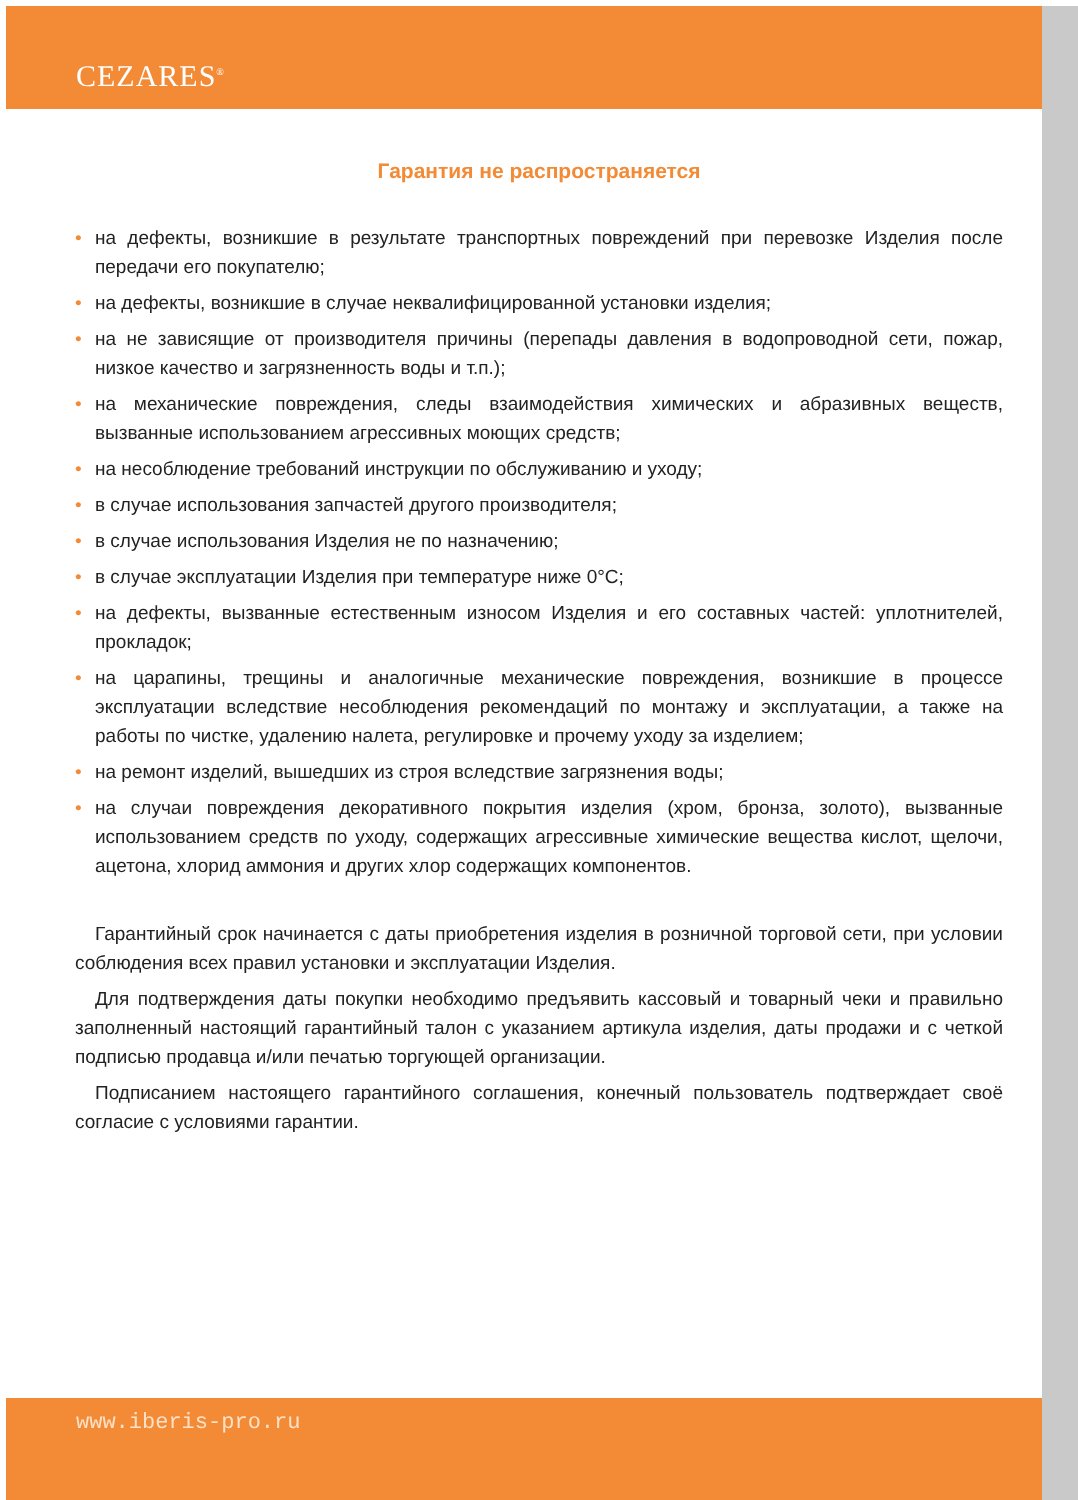CEZARES<sup>®</sup>
Гарантия не распространяется
• на дефекты, возникшие в результате транспортных повреждений при перевозке Изделия после передачи его покупателю;
• на дефекты, возникшие в случае неквалифицированной установки изделия;
• на не зависящие от производителя причины (перепады давления в водопроводной сети, пожар, низкое качество и загрязненность воды и т.п.);
• на механические повреждения, следы взаимодействия химических и абразивных веществ, вызванные использованием агрессивных моющих средств;
• на несоблюдение требований инструкции по обслуживанию и уходу;
• в случае использования запчастей другого производителя;
• в случае использования Изделия не по назначению;
• в случае эксплуатации Изделия при температуре ниже 0°С;
• на дефекты, вызванные естественным износом Изделия и его составных частей: уплотнителей, прокладок;
• на царапины, трещины и аналогичные механические повреждения, возникшие в процессе эксплуатации вследствие несоблюдения рекомендаций по монтажу и эксплуатации, а также на работы по чистке, удалению налета, регулировке и прочему уходу за изделием;
• на ремонт изделий, вышедших из строя вследствие загрязнения воды;
• на случаи повреждения декоративного покрытия изделия (хром, бронза, золото), вызванные использованием средств по уходу, содержащих агрессивные химические вещества кислот, щелочи, ацетона, хлорид аммония и других хлор содержащих компонентов.
Гарантийный срок начинается с даты приобретения изделия в розничной торговой сети, при условии соблюдения всех правил установки и эксплуатации Изделия.
Для подтверждения даты покупки необходимо предъявить кассовый и товарный чеки и правильно заполненный настоящий гарантийный талон с указанием артикула изделия, даты продажи и с четкой подписью продавца и/или печатью торгующей организации.
Подписанием настоящего гарантийного соглашения, конечный пользователь подтверждает своё согласие с условиями гарантии.
www.iberis-pro.ru